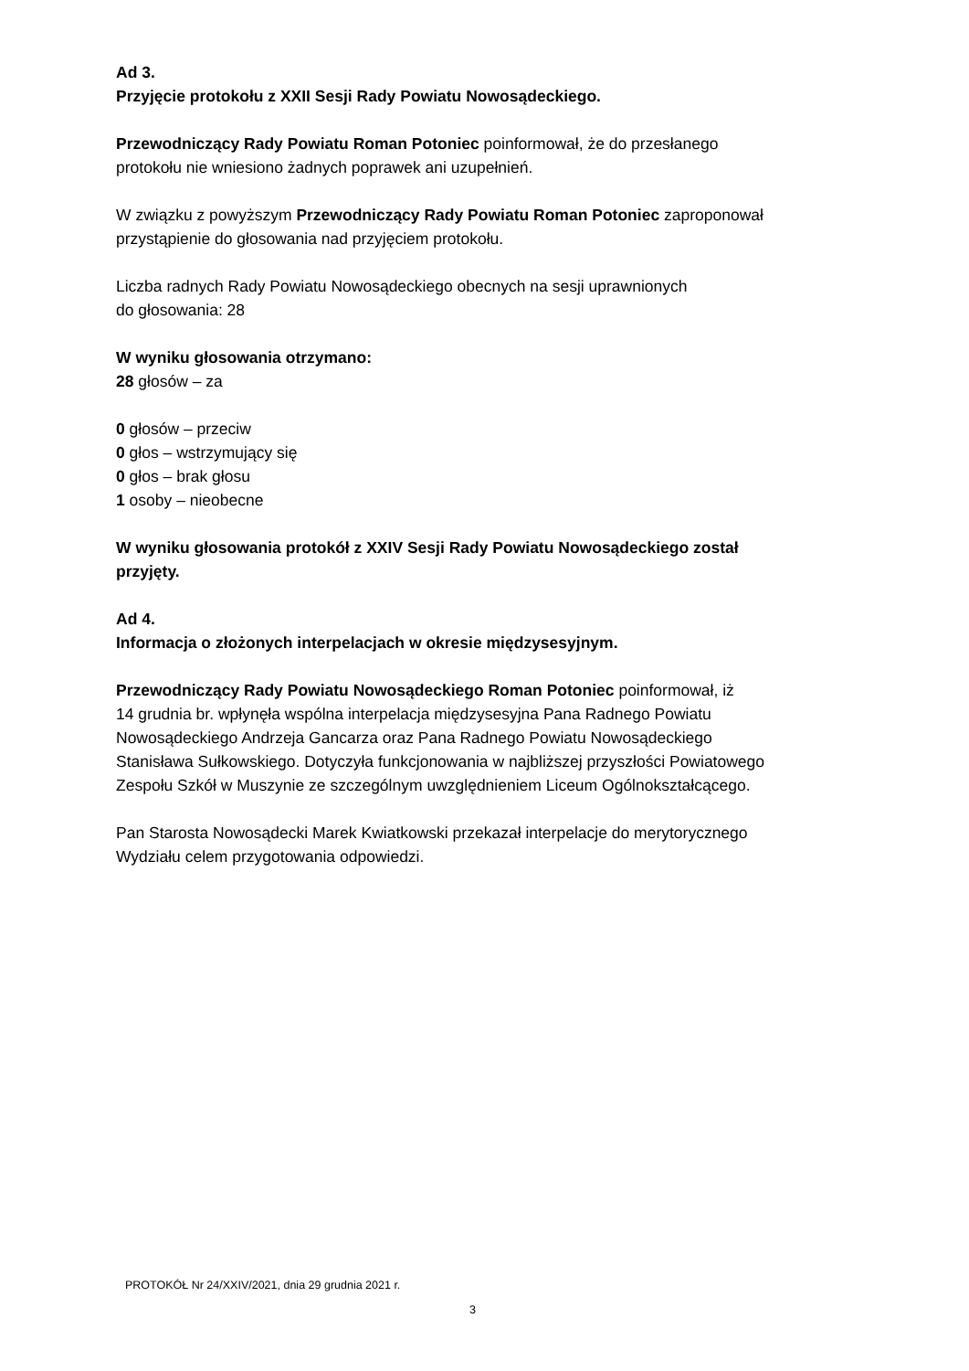Ad 3.
Przyjęcie protokołu z XXII Sesji Rady Powiatu Nowosądeckiego.
Przewodniczący Rady Powiatu Roman Potoniec poinformował, że do przesłanego
protokołu nie wniesiono żadnych poprawek ani uzupełnień.
W związku z powyższym Przewodniczący Rady Powiatu Roman Potoniec zaproponował
przystąpienie do głosowania nad przyjęciem protokołu.
Liczba radnych Rady Powiatu Nowosądeckiego obecnych na sesji uprawnionych
do głosowania: 28
W wyniku głosowania otrzymano:
28 głosów – za
0 głosów – przeciw
0 głos – wstrzymujący się
0 głos – brak głosu
1 osoby – nieobecne
W wyniku głosowania protokół z XXIV Sesji Rady Powiatu Nowosądeckiego został
przyjęty.
Ad 4.
Informacja o złożonych interpelacjach w okresie międzysesyjnym.
Przewodniczący Rady Powiatu Nowosądeckiego Roman Potoniec poinformował, iż
14 grudnia br. wpłynęła wspólna interpelacja międzysesyjna Pana Radnego Powiatu
Nowosądeckiego Andrzeja Gancarza oraz Pana Radnego Powiatu Nowosądeckiego
Stanisława Sułkowskiego. Dotyczyła funkcjonowania w najbliższej przyszłości Powiatowego
Zespołu Szkół w Muszynie ze szczególnym uwzględnieniem Liceum Ogólnokształcącego.
Pan Starosta Nowosądecki Marek Kwiatkowski przekazał interpelacje do merytorycznego
Wydziału celem przygotowania odpowiedzi.
PROTOKÓŁ Nr 24/XXIV/2021, dnia 29 grudnia 2021 r.
3